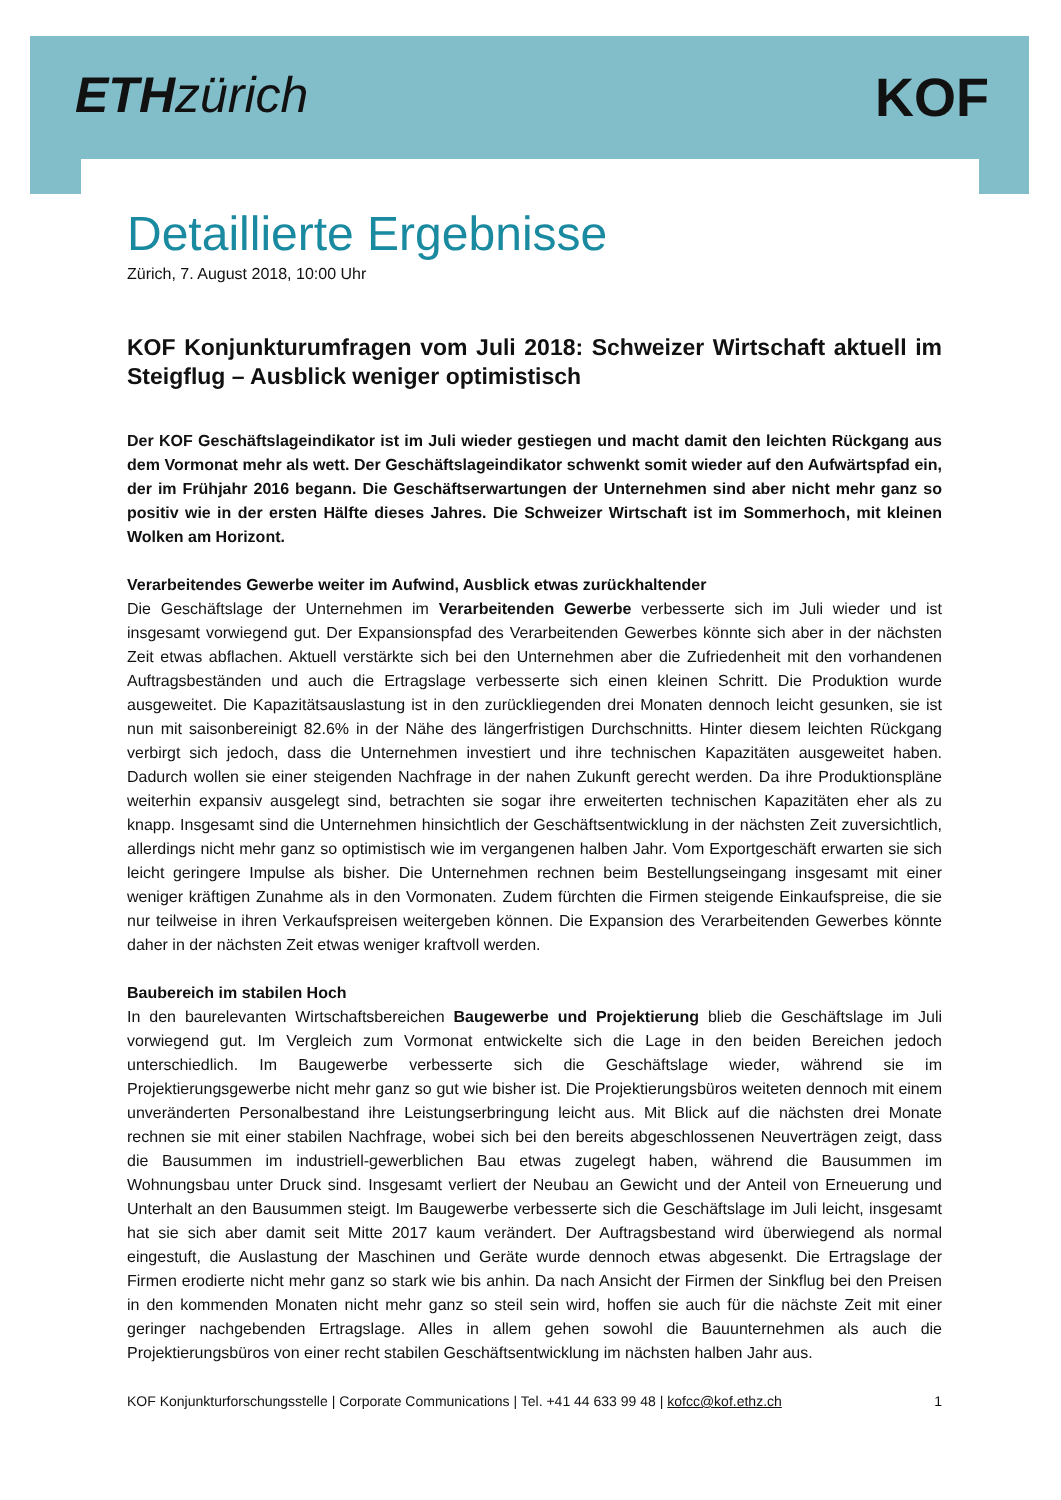ETH zürich KOF
Detaillierte Ergebnisse
Zürich, 7. August 2018, 10:00 Uhr
KOF Konjunkturumfragen vom Juli 2018: Schweizer Wirtschaft aktuell im Steigflug – Ausblick weniger optimistisch
Der KOF Geschäftslageindikator ist im Juli wieder gestiegen und macht damit den leichten Rückgang aus dem Vormonat mehr als wett. Der Geschäftslageindikator schwenkt somit wieder auf den Aufwärtspfad ein, der im Frühjahr 2016 begann. Die Geschäftserwartungen der Unternehmen sind aber nicht mehr ganz so positiv wie in der ersten Hälfte dieses Jahres. Die Schweizer Wirtschaft ist im Sommerhoch, mit kleinen Wolken am Horizont.
Verarbeitendes Gewerbe weiter im Aufwind, Ausblick etwas zurückhaltender
Die Geschäftslage der Unternehmen im Verarbeitenden Gewerbe verbesserte sich im Juli wieder und ist insgesamt vorwiegend gut. Der Expansionspfad des Verarbeitenden Gewerbes könnte sich aber in der nächsten Zeit etwas abflachen. Aktuell verstärkte sich bei den Unternehmen aber die Zufriedenheit mit den vorhandenen Auftragsbeständen und auch die Ertragslage verbesserte sich einen kleinen Schritt. Die Produktion wurde ausgeweitet. Die Kapazitätsauslastung ist in den zurückliegenden drei Monaten dennoch leicht gesunken, sie ist nun mit saisonbereinigt 82.6% in der Nähe des längerfristigen Durchschnitts. Hinter diesem leichten Rückgang verbirgt sich jedoch, dass die Unternehmen investiert und ihre technischen Kapazitäten ausgeweitet haben. Dadurch wollen sie einer steigenden Nachfrage in der nahen Zukunft gerecht werden. Da ihre Produktionspläne weiterhin expansiv ausgelegt sind, betrachten sie sogar ihre erweiterten technischen Kapazitäten eher als zu knapp. Insgesamt sind die Unternehmen hinsichtlich der Geschäftsentwicklung in der nächsten Zeit zuversichtlich, allerdings nicht mehr ganz so optimistisch wie im vergangenen halben Jahr. Vom Exportgeschäft erwarten sie sich leicht geringere Impulse als bisher. Die Unternehmen rechnen beim Bestellungseingang insgesamt mit einer weniger kräftigen Zunahme als in den Vormonaten. Zudem fürchten die Firmen steigende Einkaufspreise, die sie nur teilweise in ihren Verkaufspreisen weitergeben können. Die Expansion des Verarbeitenden Gewerbes könnte daher in der nächsten Zeit etwas weniger kraftvoll werden.
Baubereich im stabilen Hoch
In den baurelevanten Wirtschaftsbereichen Baugewerbe und Projektierung blieb die Geschäftslage im Juli vorwiegend gut. Im Vergleich zum Vormonat entwickelte sich die Lage in den beiden Bereichen jedoch unterschiedlich. Im Baugewerbe verbesserte sich die Geschäftslage wieder, während sie im Projektierungsgewerbe nicht mehr ganz so gut wie bisher ist. Die Projektierungsbüros weiteten dennoch mit einem unveränderten Personalbestand ihre Leistungserbringung leicht aus. Mit Blick auf die nächsten drei Monate rechnen sie mit einer stabilen Nachfrage, wobei sich bei den bereits abgeschlossenen Neuverträgen zeigt, dass die Bausummen im industriell-gewerblichen Bau etwas zugelegt haben, während die Bausummen im Wohnungsbau unter Druck sind. Insgesamt verliert der Neubau an Gewicht und der Anteil von Erneuerung und Unterhalt an den Bausummen steigt. Im Baugewerbe verbesserte sich die Geschäftslage im Juli leicht, insgesamt hat sie sich aber damit seit Mitte 2017 kaum verändert. Der Auftragsbestand wird überwiegend als normal eingestuft, die Auslastung der Maschinen und Geräte wurde dennoch etwas abgesenkt. Die Ertragslage der Firmen erodierte nicht mehr ganz so stark wie bis anhin. Da nach Ansicht der Firmen der Sinkflug bei den Preisen in den kommenden Monaten nicht mehr ganz so steil sein wird, hoffen sie auch für die nächste Zeit mit einer geringer nachgebenden Ertragslage. Alles in allem gehen sowohl die Bauunternehmen als auch die Projektierungsbüros von einer recht stabilen Geschäftsentwicklung im nächsten halben Jahr aus.
KOF Konjunkturforschungsstelle | Corporate Communications | Tel. +41 44 633 99 48 | kofcc@kof.ethz.ch 1